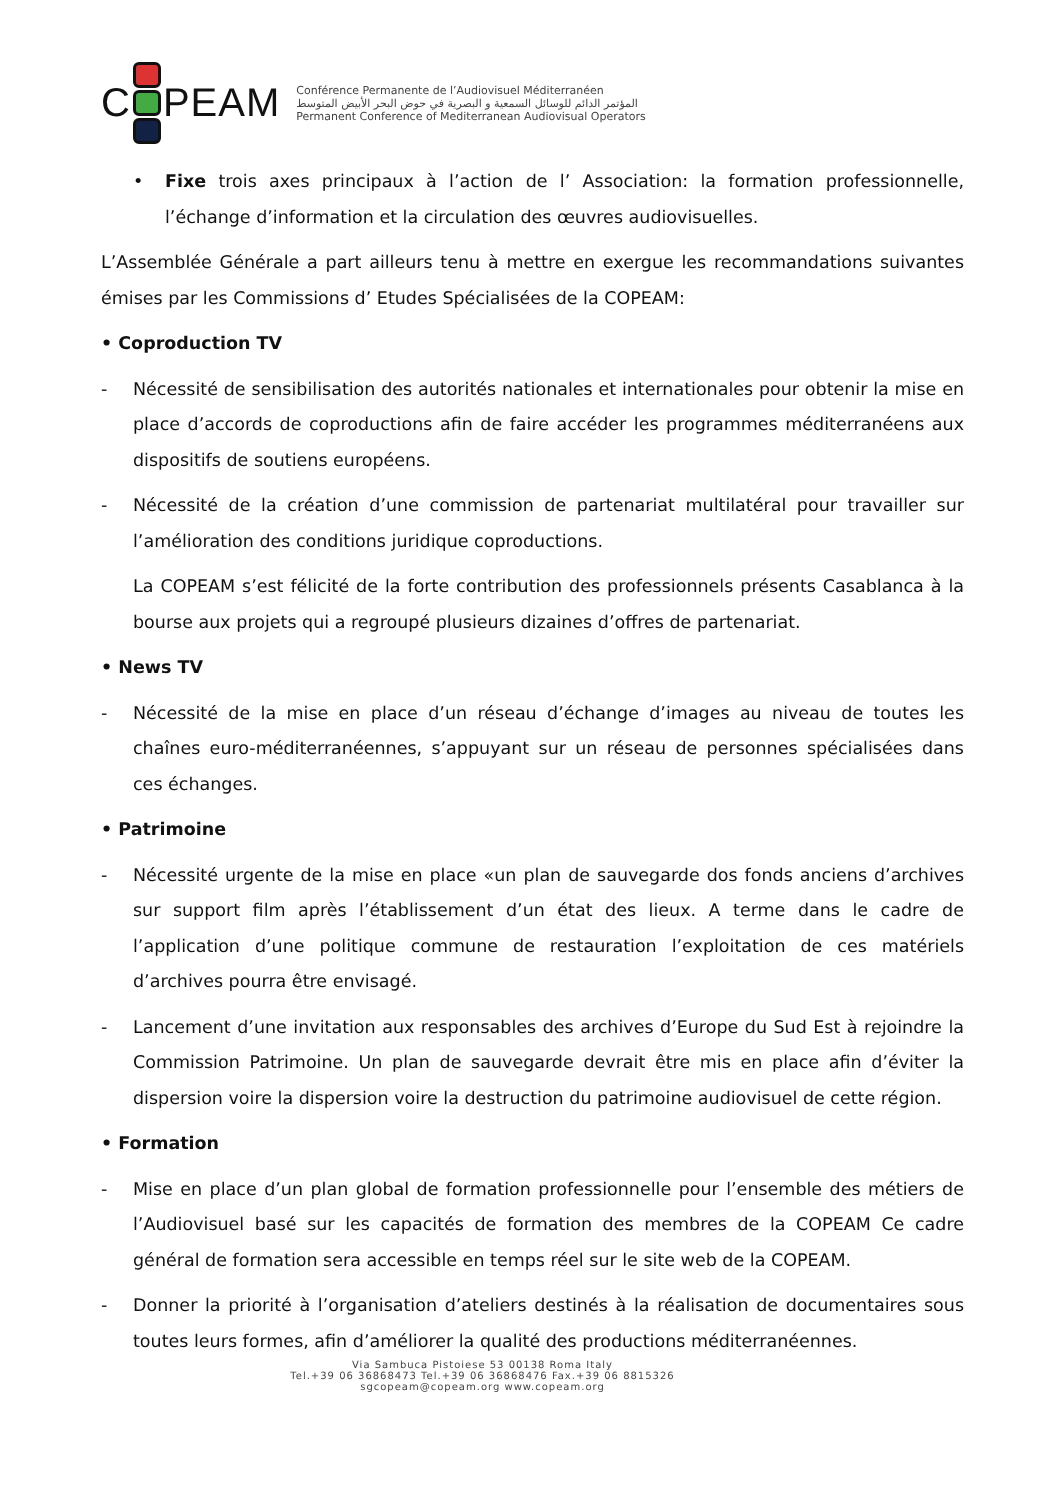C PEAM
Conférence Permanente de l’Audiovisuel Méditerranéen
المؤتمر الدائم للوسائل السمعية و البصرية في حوض البحر الأبيض المتوسط
Permanent Conference of Mediterranean Audiovisual Operators
• Fixe trois axes principaux à l’action de l’ Association: la formation professionnelle, l’échange d’information et la circulation des œuvres audiovisuelles.
L’Assemblée Générale a part ailleurs tenu à mettre en exergue les recommandations suivantes émises par les Commissions d’ Etudes Spécialisées de la COPEAM:
• Coproduction TV
- Nécessité de sensibilisation des autorités nationales et internationales pour obtenir la mise en place d’accords de coproductions afin de faire accéder les programmes méditerranéens aux dispositifs de soutiens européens.
- Nécessité de la création d’une commission de partenariat multilatéral pour travailler sur l’amélioration des conditions juridique coproductions.
La COPEAM s’est félicité de la forte contribution des professionnels présents Casablanca à la bourse aux projets qui a regroupé plusieurs dizaines d’offres de partenariat.
• News TV
- Nécessité de la mise en place d’un réseau d’échange d’images au niveau de toutes les chaînes euro-méditerranéennes, s’appuyant sur un réseau de personnes spécialisées dans ces échanges.
• Patrimoine
- Nécessité urgente de la mise en place «un plan de sauvegarde dos fonds anciens d’archives sur support film après l’établissement d’un état des lieux. A terme dans le cadre de l’application d’une politique commune de restauration l’exploitation de ces matériels d’archives pourra être envisagé.
- Lancement d’une invitation aux responsables des archives d’Europe du Sud Est à rejoindre la Commission Patrimoine. Un plan de sauvegarde devrait être mis en place afin d’éviter la dispersion voire la dispersion voire la destruction du patrimoine audiovisuel de cette région.
• Formation
- Mise en place d’un plan global de formation professionnelle pour l’ensemble des métiers de l’Audiovisuel basé sur les capacités de formation des membres de la COPEAM Ce cadre général de formation sera accessible en temps réel sur le site web de la COPEAM.
- Donner la priorité à l’organisation d’ateliers destinés à la réalisation de documentaires sous toutes leurs formes, afin d’améliorer la qualité des productions méditerranéennes.
Via Sambuca Pistoiese 53 00138 Roma Italy
Tel.+39 06 36868473 Tel.+39 06 36868476 Fax.+39 06 8815326
sgcopeam@copeam.org www.copeam.org